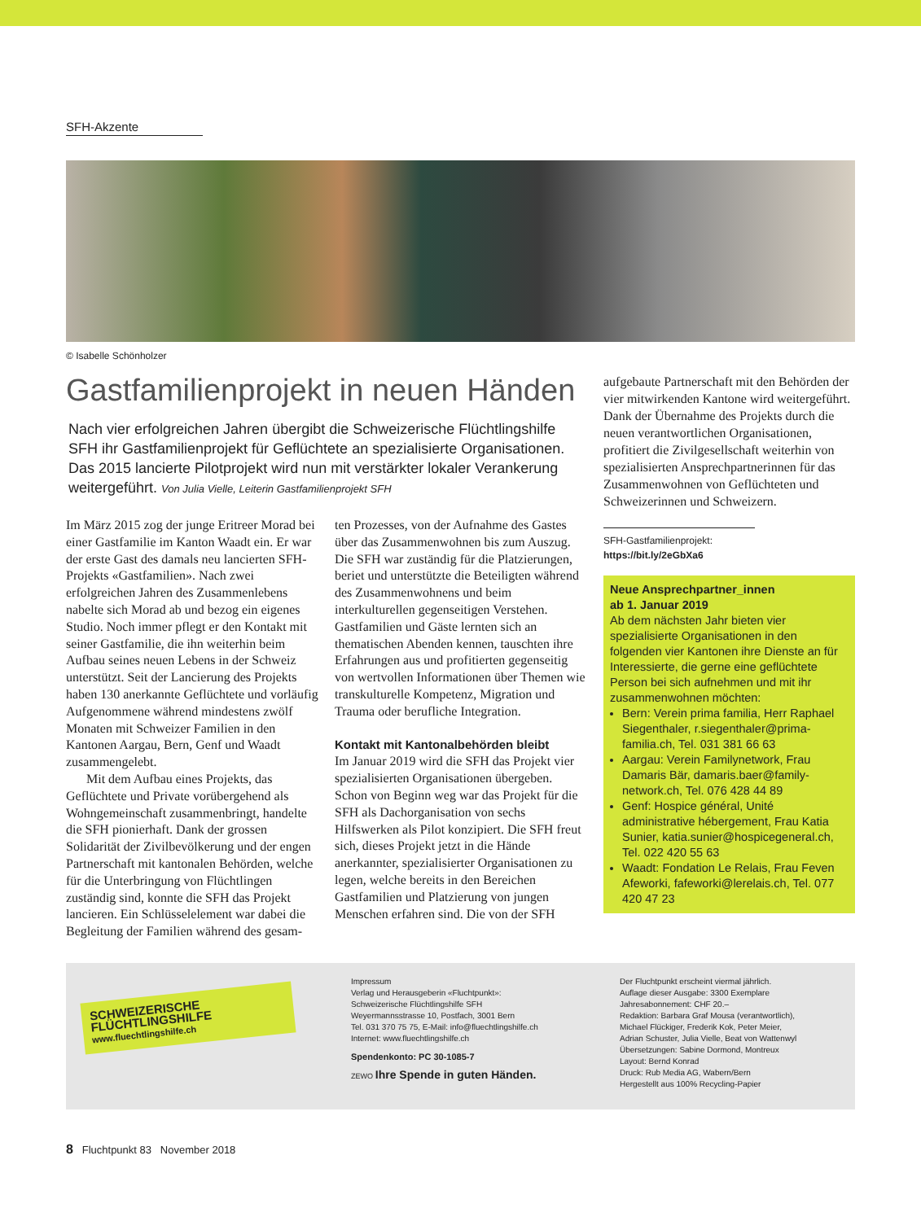SFH-Akzente
© Isabelle Schönholzer
Gastfamilienprojekt in neuen Händen
Nach vier erfolgreichen Jahren übergibt die Schweizerische Flüchtlingshilfe SFH ihr Gastfamilienprojekt für Geflüchtete an spezialisierte Organisationen. Das 2015 lancierte Pilotprojekt wird nun mit verstärkter lokaler Verankerung weitergeführt. Von Julia Vielle, Leiterin Gastfamilienprojekt SFH
Im März 2015 zog der junge Eritreer Morad bei einer Gastfamilie im Kanton Waadt ein. Er war der erste Gast des damals neu lancierten SFH-Projekts «Gastfamilien». Nach zwei erfolgreichen Jahren des Zusammenlebens nabelte sich Morad ab und bezog ein eigenes Studio. Noch immer pflegt er den Kontakt mit seiner Gastfamilie, die ihn weiterhin beim Aufbau seines neuen Lebens in der Schweiz unterstützt. Seit der Lancierung des Projekts haben 130 anerkannte Geflüchtete und vorläufig Aufgenommene während mindestens zwölf Monaten mit Schweizer Familien in den Kantonen Aargau, Bern, Genf und Waadt zusammengelebt.
Mit dem Aufbau eines Projekts, das Geflüchtete und Private vorübergehend als Wohngemeinschaft zusammenbringt, handelte die SFH pionierhaft. Dank der grossen Solidarität der Zivilbevölkerung und der engen Partnerschaft mit kantonalen Behörden, welche für die Unterbringung von Flüchtlingen zuständig sind, konnte die SFH das Projekt lancieren. Ein Schlüsselelement war dabei die Begleitung der Familien während des gesam-
ten Prozesses, von der Aufnahme des Gastes über das Zusammenwohnen bis zum Auszug. Die SFH war zuständig für die Platzierungen, beriet und unterstützte die Beteiligten während des Zusammenwohnens und beim interkulturellen gegenseitigen Verstehen. Gastfamilien und Gäste lernten sich an thematischen Abenden kennen, tauschten ihre Erfahrungen aus und profitierten gegenseitig von wertvollen Informationen über Themen wie transkulturelle Kompetenz, Migration und Trauma oder berufliche Integration.
Kontakt mit Kantonalbehörden bleibt
Im Januar 2019 wird die SFH das Projekt vier spezialisierten Organisationen übergeben. Schon von Beginn weg war das Projekt für die SFH als Dachorganisation von sechs Hilfswerken als Pilot konzipiert. Die SFH freut sich, dieses Projekt jetzt in die Hände anerkannter, spezialisierter Organisationen zu legen, welche bereits in den Bereichen Gastfamilien und Platzierung von jungen Menschen erfahren sind. Die von der SFH
aufgebaute Partnerschaft mit den Behörden der vier mitwirkenden Kantone wird weitergeführt. Dank der Übernahme des Projekts durch die neuen verantwortlichen Organisationen, profitiert die Zivilgesellschaft weiterhin von spezialisierten Ansprechpartnerinnen für das Zusammenwohnen von Geflüchteten und Schweizerinnen und Schweizern.
SFH-Gastfamilienprojekt:
https://bit.ly/2eGbXa6
Neue Ansprechpartner_innen
ab 1. Januar 2019
Ab dem nächsten Jahr bieten vier spezialisierte Organisationen in den folgenden vier Kantonen ihre Dienste an für Interessierte, die gerne eine geflüchtete Person bei sich aufnehmen und mit ihr zusammenwohnen möchten:
Bern: Verein prima familia, Herr Raphael Siegenthaler, r.siegenthaler@prima-familia.ch, Tel. 031 381 66 63
Aargau: Verein Familynetwork, Frau Damaris Bär, damaris.baer@family-network.ch, Tel. 076 428 44 89
Genf: Hospice général, Unité administrative hébergement, Frau Katia Sunier, katia.sunier@hospicegeneral.ch, Tel. 022 420 55 63
Waadt: Fondation Le Relais, Frau Feven Afeworki, fafeworki@lerelais.ch, Tel. 077 420 47 23
SCHWEIZERISCHE FLÜCHTLINGSHILFE
www.fluechtlingshilfe.ch
Impressum
Verlag und Herausgeberin «Fluchtpunkt»:
Schweizerische Flüchtlingshilfe SFH
Weyermannsstrasse 10, Postfach, 3001 Bern
Tel. 031 370 75 75, E-Mail: info@fluechtlingshilfe.ch
Internet: www.fluechtlingshilfe.ch
Spendenkonto: PC 30-1085-7
ZEWO Ihre Spende in guten Händen.
Der Fluchtpunkt erscheint viermal jährlich.
Auflage dieser Ausgabe: 3300 Exemplare
Jahresabonnement: CHF 20.–
Redaktion: Barbara Graf Mousa (verantwortlich),
Michael Flückiger, Frederik Kok, Peter Meier,
Adrian Schuster, Julia Vielle, Beat von Wattenwyl
Übersetzungen: Sabine Dormond, Montreux
Layout: Bernd Konrad
Druck: Rub Media AG, Wabern/Bern
Hergestellt aus 100% Recycling-Papier
8 Fluchtpunkt 83 November 2018